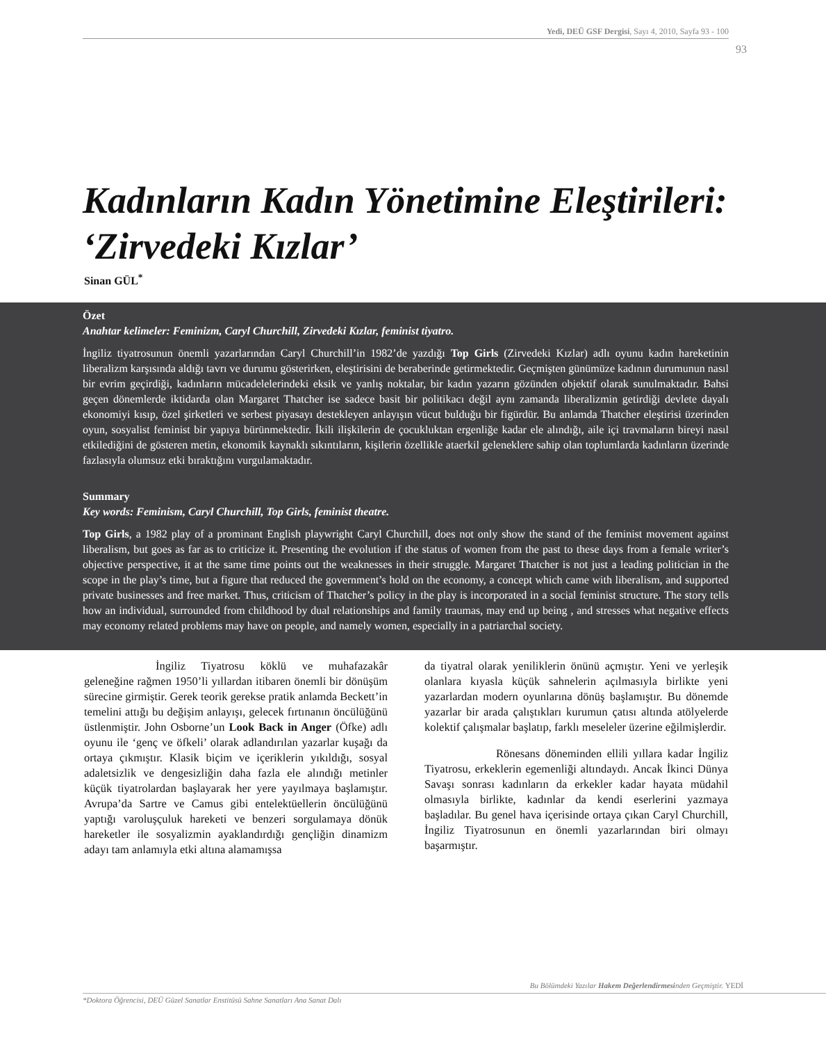Yedi, DEÜ GSF Dergisi, Sayı 4, 2010, Sayfa 93 - 100
93
Kadınların Kadın Yönetimine Eleştirileri:
‘Zirvedeki Kızlar’
Sinan GÜL<sup>*</sup>
Özet
Anahtar kelimeler: Feminizm, Caryl Churchill, Zirvedeki Kızlar, feminist tiyatro.
İngiliz tiyatrosunun önemli yazarlarından Caryl Churchill’in 1982’de yazdığı Top Girls (Zirvedeki Kızlar) adlı oyunu kadın hareketinin liberalizm karşısında aldığı tavrı ve durumu gösterirken, eleştirisini de beraberinde getirmektedir. Geçmişten günümüze kadının durumunun nasıl bir evrim geçirdiği, kadınların mücadelelerindeki eksik ve yanlış noktalar, bir kadın yazarın gözünden objektif olarak sunulmaktadır. Bahsi geçen dönemlerde iktidarda olan Margaret Thatcher ise sadece basit bir politikacı değil aynı zamanda liberalizmin getirdiği devlete dayalı ekonomiyi kısıp, özel şirketleri ve serbest piyasayı destekleyen anlayışın vücut bulduğu bir figürdür. Bu anlamda Thatcher eleştirisi üzerinden oyun, sosyalist feminist bir yapıya bürünmektedir. İkili ilişkilerin de çocukluktan ergenliğe kadar ele alındığı, aile içi travmaların bireyi nasıl etkilediğini de gösteren metin, ekonomik kaynaklı sıkıntıların, kişilerin özellikle ataerkil geleneklere sahip olan toplumlarda kadınların üzerinde fazlasıyla olumsuz etki bıraktığını vurgulamaktadır.
Summary
Key words: Feminism, Caryl Churchill, Top Girls, feminist theatre.
Top Girls, a 1982 play of a prominant English playwright Caryl Churchill, does not only show the stand of the feminist movement against liberalism, but goes as far as to criticize it. Presenting the evolution if the status of women from the past to these days from a female writer’s objective perspective, it at the same time points out the weaknesses in their struggle. Margaret Thatcher is not just a leading politician in the scope in the play’s time, but a figure that reduced the government’s hold on the economy, a concept which came with liberalism, and supported private businesses and free market. Thus, criticism of Thatcher’s policy in the play is incorporated in a social feminist structure. The story tells how an individual, surrounded from childhood by dual relationships and family traumas, may end up being , and stresses what negative effects may economy related problems may have on people, and namely women, especially in a patriarchal society.
İngiliz Tiyatrosu köklü ve muhafazakâr geleneğine rağmen 1950’li yıllardan itibaren önemli bir dönüşüm sürecine girmiştir. Gerek teorik gerekse pratik anlamda Beckett’in temelini attığı bu değişim anlayışı, gelecek fırtınanın öncülüğünü üstlenmiştir. John Osborne’un Look Back in Anger (Öfke) adlı oyunu ile ‘genç ve öfkeli’ olarak adlandırılan yazarlar kuşağı da ortaya çıkmıştır. Klasik biçim ve içeriklerin yıkıldığı, sosyal adaletsizlik ve dengesizliğin daha fazla ele alındığı metinler küçük tiyatrolardan başlayarak her yere yayılmaya başlamıştır. Avrupa’da Sartre ve Camus gibi entelektüellerin öncülüğünü yaptığı varoluşçuluk hareketi ve benzeri sorgulamaya dönük hareketler ile sosyalizmin ayaklandırdığı gençliğin dinamizm adayı tam anlamıyla etki altına alamamışsa
da tiyatral olarak yeniliklerin önünü açmıştır. Yeni ve yerleşik olanlara kıyasla küçük sahnelerin açılmasıyla birlikte yeni yazarlardan modern oyunlarına dönüş başlamıştır. Bu dönemde yazarlar bir arada çalıştıkları kurumun çatısı altında atölyelerde kolektif çalışmalar başlatıp, farklı meseleler üzerine eğilmişlerdir.
Rönesans döneminden ellili yıllara kadar İngiliz Tiyatrosu, erkeklerin egemenliği altındaydı. Ancak İkinci Dünya Savaşı sonrası kadınların da erkekler kadar hayata müdahil olmasıyla birlikte, kadınlar da kendi eserlerini yazmaya başladılar. Bu genel hava içerisinde ortaya çıkan Caryl Churchill, İngiliz Tiyatrosunun en önemli yazarlarından biri olmayı başarmıştır.
Bu Bölümdeki Yazılar Hakem Değerlendirmesinden Geçmiştir. YEDİ
*Doktora Öğrencisi, DEÜ Güzel Sanatlar Enstitüsü Sahne Sanatları Ana Sanat Dalı